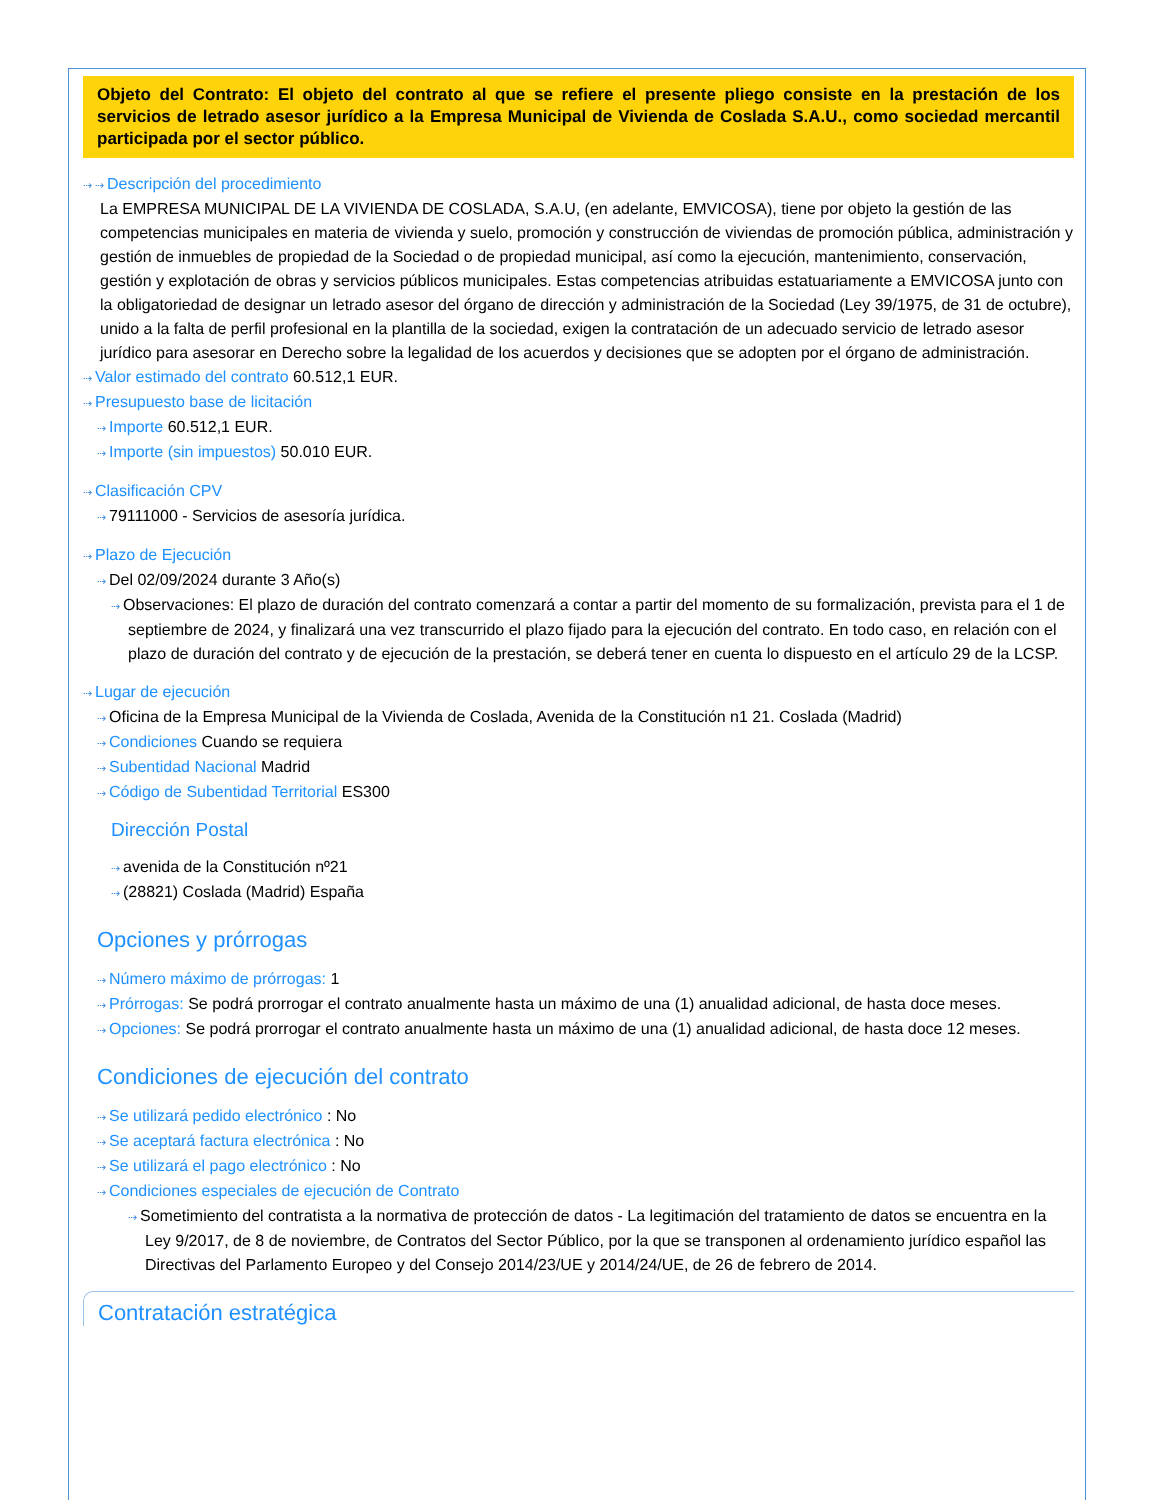Objeto del Contrato: El objeto del contrato al que se refiere el presente pliego consiste en la prestación de los servicios de letrado asesor jurídico a la Empresa Municipal de Vivienda de Coslada S.A.U., como sociedad mercantil participada por el sector público.
⇢ ⇢ Descripción del procedimiento
La EMPRESA MUNICIPAL DE LA VIVIENDA DE COSLADA, S.A.U, (en adelante, EMVICOSA), tiene por objeto la gestión de las competencias municipales en materia de vivienda y suelo, promoción y construcción de viviendas de promoción pública, administración y gestión de inmuebles de propiedad de la Sociedad o de propiedad municipal, así como la ejecución, mantenimiento, conservación, gestión y explotación de obras y servicios públicos municipales. Estas competencias atribuidas estatuariamente a EMVICOSA junto con la obligatoriedad de designar un letrado asesor del órgano de dirección y administración de la Sociedad (Ley 39/1975, de 31 de octubre), unido a la falta de perfil profesional en la plantilla de la sociedad, exigen la contratación de un adecuado servicio de letrado asesor jurídico para asesorar en Derecho sobre la legalidad de los acuerdos y decisiones que se adopten por el órgano de administración.
⇢ Valor estimado del contrato 60.512,1 EUR.
⇢ Presupuesto base de licitación
⇢ Importe 60.512,1 EUR.
⇢ Importe (sin impuestos) 50.010 EUR.
⇢ Clasificación CPV
⇢ 79111000 - Servicios de asesoría jurídica.
⇢ Plazo de Ejecución
⇢ Del 02/09/2024 durante 3 Año(s)
⇢ Observaciones: El plazo de duración del contrato comenzará a contar a partir del momento de su formalización, prevista para el 1 de septiembre de 2024, y finalizará una vez transcurrido el plazo fijado para la ejecución del contrato. En todo caso, en relación con el plazo de duración del contrato y de ejecución de la prestación, se deberá tener en cuenta lo dispuesto en el artículo 29 de la LCSP.
⇢ Lugar de ejecución
⇢ Oficina de la Empresa Municipal de la Vivienda de Coslada, Avenida de la Constitución n1 21. Coslada (Madrid)
⇢ Condiciones Cuando se requiera
⇢ Subentidad Nacional Madrid
⇢ Código de Subentidad Territorial ES300
Dirección Postal
⇢ avenida de la Constitución nº21
⇢ (28821) Coslada (Madrid) España
Opciones y prórrogas
⇢ Número máximo de prórrogas: 1
⇢ Prórrogas: Se podrá prorrogar el contrato anualmente hasta un máximo de una (1) anualidad adicional, de hasta doce meses.
⇢ Opciones: Se podrá prorrogar el contrato anualmente hasta un máximo de una (1) anualidad adicional, de hasta doce 12 meses.
Condiciones de ejecución del contrato
⇢ Se utilizará pedido electrónico : No
⇢ Se aceptará factura electrónica : No
⇢ Se utilizará el pago electrónico : No
⇢ Condiciones especiales de ejecución de Contrato
⇢ Sometimiento del contratista a la normativa de protección de datos - La legitimación del tratamiento de datos se encuentra en la Ley 9/2017, de 8 de noviembre, de Contratos del Sector Público, por la que se transponen al ordenamiento jurídico español las Directivas del Parlamento Europeo y del Consejo 2014/23/UE y 2014/24/UE, de 26 de febrero de 2014.
Contratación estratégica